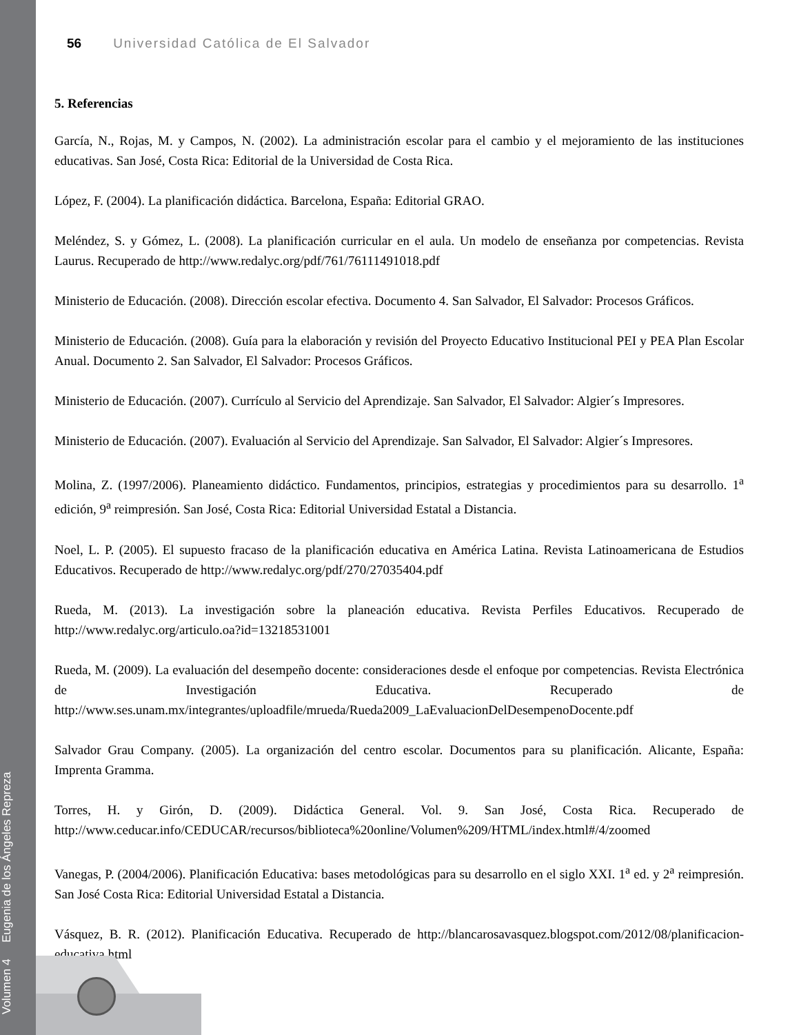Volumen 4 Eugenia de los Ángeles Repreza
56 Universidad Católica de El Salvador
5. Referencias
García, N., Rojas, M. y Campos, N. (2002). La administración escolar para el cambio y el mejoramiento de las instituciones educativas. San José, Costa Rica: Editorial de la Universidad de Costa Rica.
López, F. (2004). La planificación didáctica. Barcelona, España: Editorial GRAO.
Meléndez, S. y Gómez, L. (2008). La planificación curricular en el aula. Un modelo de enseñanza por competencias. Revista Laurus. Recuperado de http://www.redalyc.org/pdf/761/76111491018.pdf
Ministerio de Educación. (2008). Dirección escolar efectiva. Documento 4. San Salvador, El Salvador: Procesos Gráficos.
Ministerio de Educación. (2008). Guía para la elaboración y revisión del Proyecto Educativo Institucional PEI y PEA Plan Escolar Anual. Documento 2. San Salvador, El Salvador: Procesos Gráficos.
Ministerio de Educación. (2007). Currículo al Servicio del Aprendizaje. San Salvador, El Salvador: Algier´s Impresores.
Ministerio de Educación. (2007). Evaluación al Servicio del Aprendizaje. San Salvador, El Salvador: Algier´s Impresores.
Molina, Z. (1997/2006). Planeamiento didáctico. Fundamentos, principios, estrategias y procedimientos para su desarrollo. 1<sup>a</sup> edición, 9<sup>a</sup> reimpresión. San José, Costa Rica: Editorial Universidad Estatal a Distancia.
Noel, L. P. (2005). El supuesto fracaso de la planificación educativa en América Latina. Revista Latinoamericana de Estudios Educativos. Recuperado de http://www.redalyc.org/pdf/270/27035404.pdf
Rueda, M. (2013). La investigación sobre la planeación educativa. Revista Perfiles Educativos. Recuperado de http://www.redalyc.org/articulo.oa?id=13218531001
Rueda, M. (2009). La evaluación del desempeño docente: consideraciones desde el enfoque por competencias. Revista Electrónica de Investigación Educativa. Recuperado de http://www.ses.unam.mx/integrantes/uploadfile/mrueda/Rueda2009_LaEvaluacionDelDesempenoDocente.pdf
Salvador Grau Company. (2005). La organización del centro escolar. Documentos para su planificación. Alicante, España: Imprenta Gramma.
Torres, H. y Girón, D. (2009). Didáctica General. Vol. 9. San José, Costa Rica. Recuperado de http://www.ceducar.info/CEDUCAR/recursos/biblioteca%20online/Volumen%209/HTML/index.html#/4/zoomed
Vanegas, P. (2004/2006). Planificación Educativa: bases metodológicas para su desarrollo en el siglo XXI. 1<sup>a</sup> ed. y 2<sup>a</sup> reimpresión. San José Costa Rica: Editorial Universidad Estatal a Distancia.
Vásquez, B. R. (2012). Planificación Educativa. Recuperado de http://blancarosavasquez.blogspot.com/2012/08/planificacion-educativa.html